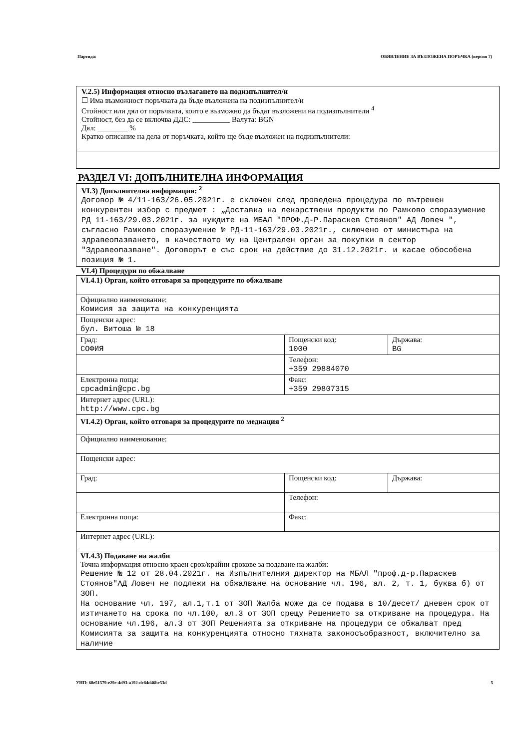Партида: ОБЯВЛЕНИЕ ЗА ВЪЗЛОЖЕНА ПОРЪЧКА (версия 7)
V.2.5) Информация относно възлагането на подизпълнител/и
☐ Има възможност поръчката да бъде възложена на подизпълнител/и
Стойност или дял от поръчката, които е възможно да бъдат възложени на подизпълнители <sup>4</sup>
Стойност, без да се включва ДДС: __________ Валута: BGN
Дял: ________ %
Кратко описание на дела от поръчката, който ще бъде възложен на подизпълнители:
РАЗДЕЛ VI: ДОПЪЛНИТЕЛНА ИНФОРМАЦИЯ
VI.3) Допълнителна информация: <sup>2</sup>
Договор № 4/11-163/26.05.2021г. е сключен след проведена процедура по вътрешен конкурентен избор с предмет : „Доставка на лекарствени продукти по Рамково споразумение РД 11-163/29.03.2021г. за нуждите на МБАЛ "ПРОФ.Д-Р.Параскев Стоянов" АД Ловеч ", съгласно Рамково споразумение № РД-11-163/29.03.2021г., сключено от министъра на здравеопазването, в качеството му на Централен орган за покупки в сектор "Здравеопазване". Договорът е със срок на действие до 31.12.2021г. и касае обособена позиция № 1.
VI.4) Процедури по обжалване
| VI.4.1) Орган, който отговаря за процедурите по обжалване | | |
| Официално наименование: Комисия за защита на конкуренцията | | |
| Пощенски адрес: бул. Витоша № 18 | | |
| Град: СОФИЯ | Пощенски код: 1000 | Държава: BG |
| | Телефон: +359 29884070 | |
| Електронна поща: cpcadmin@cpc.bg | Факс: +359 29807315 | |
| Интернет адрес (URL): http://www.cpc.bg | | |
| VI.4.2) Орган, който отговаря за процедурите по медиация <sup>2</sup> | | |
| Официално наименование: | | |
| Пощенски адрес: | | |
| Град: | Пощенски код: | Държава: |
| | Телефон: | |
| Електронна поща: | Факс: | |
| Интернет адрес (URL): | | |
| VI.4.3) Подаване на жалби Точна информация относно краен срок/крайни срокове за подаване на жалби: Решение № 12 от 28.04.2021г. на Изпълнителния директор на МБАЛ "проф.д-р.Параскев Стоянов"АД Ловеч не подлежи на обжалване на основание чл. 196, ал. 2, т. 1, буква б) от ЗОП. На основание чл. 197, ал.1,т.1 от ЗОП Жалба може да се подава в 10/десет/ дневен срок от изтичането на срока по чл.100, ал.3 от ЗОП срещу Решението за откриване на процедура. На основание чл.196, ал.3 от ЗОП Решенията за откриване на процедури се обжалват пред Комисията за защита на конкуренцията относно тяхната законосъобразност, включително за наличие | | |
УНП: 68e51579-e29e-4d93-a192-dc84d46be53d 5